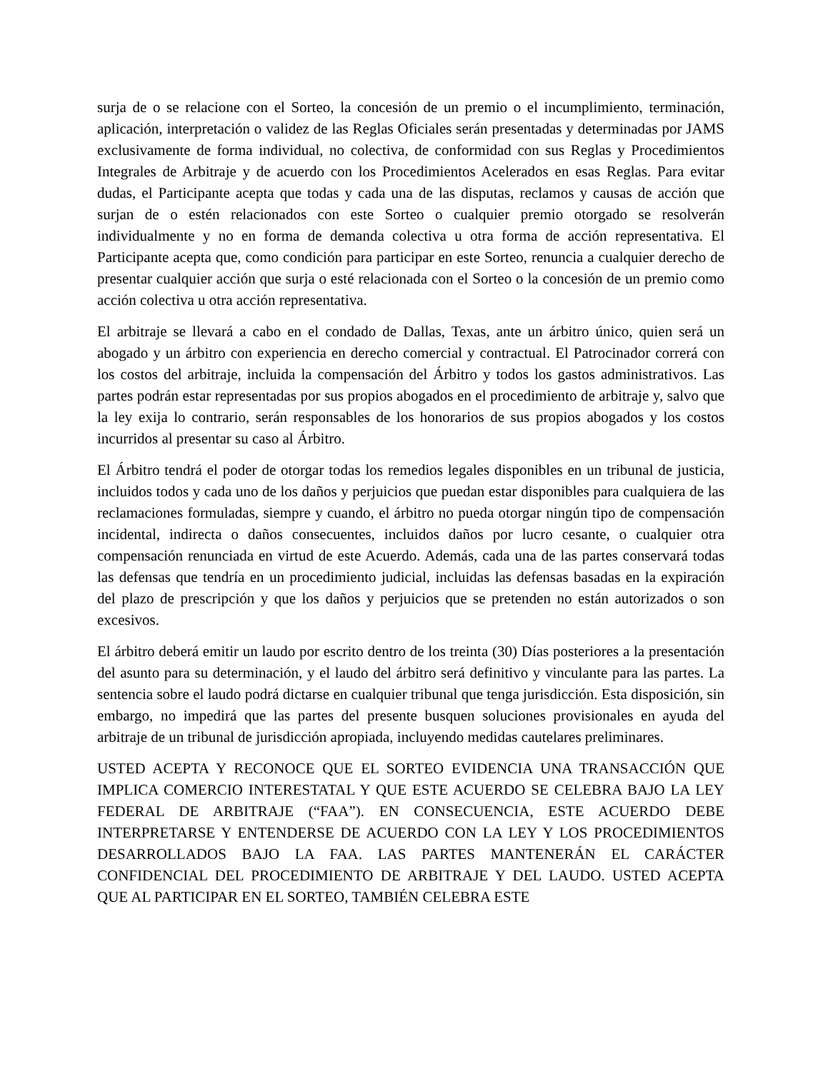surja de o se relacione con el Sorteo, la concesión de un premio o el incumplimiento, terminación, aplicación, interpretación o validez de las Reglas Oficiales serán presentadas y determinadas por JAMS exclusivamente de forma individual, no colectiva, de conformidad con sus Reglas y Procedimientos Integrales de Arbitraje y de acuerdo con los Procedimientos Acelerados en esas Reglas. Para evitar dudas, el Participante acepta que todas y cada una de las disputas, reclamos y causas de acción que surjan de o estén relacionados con este Sorteo o cualquier premio otorgado se resolverán individualmente y no en forma de demanda colectiva u otra forma de acción representativa. El Participante acepta que, como condición para participar en este Sorteo, renuncia a cualquier derecho de presentar cualquier acción que surja o esté relacionada con el Sorteo o la concesión de un premio como acción colectiva u otra acción representativa.
El arbitraje se llevará a cabo en el condado de Dallas, Texas, ante un árbitro único, quien será un abogado y un árbitro con experiencia en derecho comercial y contractual. El Patrocinador correrá con los costos del arbitraje, incluida la compensación del Árbitro y todos los gastos administrativos. Las partes podrán estar representadas por sus propios abogados en el procedimiento de arbitraje y, salvo que la ley exija lo contrario, serán responsables de los honorarios de sus propios abogados y los costos incurridos al presentar su caso al Árbitro.
El Árbitro tendrá el poder de otorgar todas los remedios legales disponibles en un tribunal de justicia, incluidos todos y cada uno de los daños y perjuicios que puedan estar disponibles para cualquiera de las reclamaciones formuladas, siempre y cuando, el árbitro no pueda otorgar ningún tipo de compensación incidental, indirecta o daños consecuentes, incluidos daños por lucro cesante, o cualquier otra compensación renunciada en virtud de este Acuerdo. Además, cada una de las partes conservará todas las defensas que tendría en un procedimiento judicial, incluidas las defensas basadas en la expiración del plazo de prescripción y que los daños y perjuicios que se pretenden no están autorizados o son excesivos.
El árbitro deberá emitir un laudo por escrito dentro de los treinta (30) Días posteriores a la presentación del asunto para su determinación, y el laudo del árbitro será definitivo y vinculante para las partes. La sentencia sobre el laudo podrá dictarse en cualquier tribunal que tenga jurisdicción. Esta disposición, sin embargo, no impedirá que las partes del presente busquen soluciones provisionales en ayuda del arbitraje de un tribunal de jurisdicción apropiada, incluyendo medidas cautelares preliminares.
USTED ACEPTA Y RECONOCE QUE EL SORTEO EVIDENCIA UNA TRANSACCIÓN QUE IMPLICA COMERCIO INTERESTATAL Y QUE ESTE ACUERDO SE CELEBRA BAJO LA LEY FEDERAL DE ARBITRAJE (“FAA”). EN CONSECUENCIA, ESTE ACUERDO DEBE INTERPRETARSE Y ENTENDERSE DE ACUERDO CON LA LEY Y LOS PROCEDIMIENTOS DESARROLLADOS BAJO LA FAA. LAS PARTES MANTENERÁN EL CARÁCTER CONFIDENCIAL DEL PROCEDIMIENTO DE ARBITRAJE Y DEL LAUDO. USTED ACEPTA QUE AL PARTICIPAR EN EL SORTEO, TAMBIÉN CELEBRA ESTE